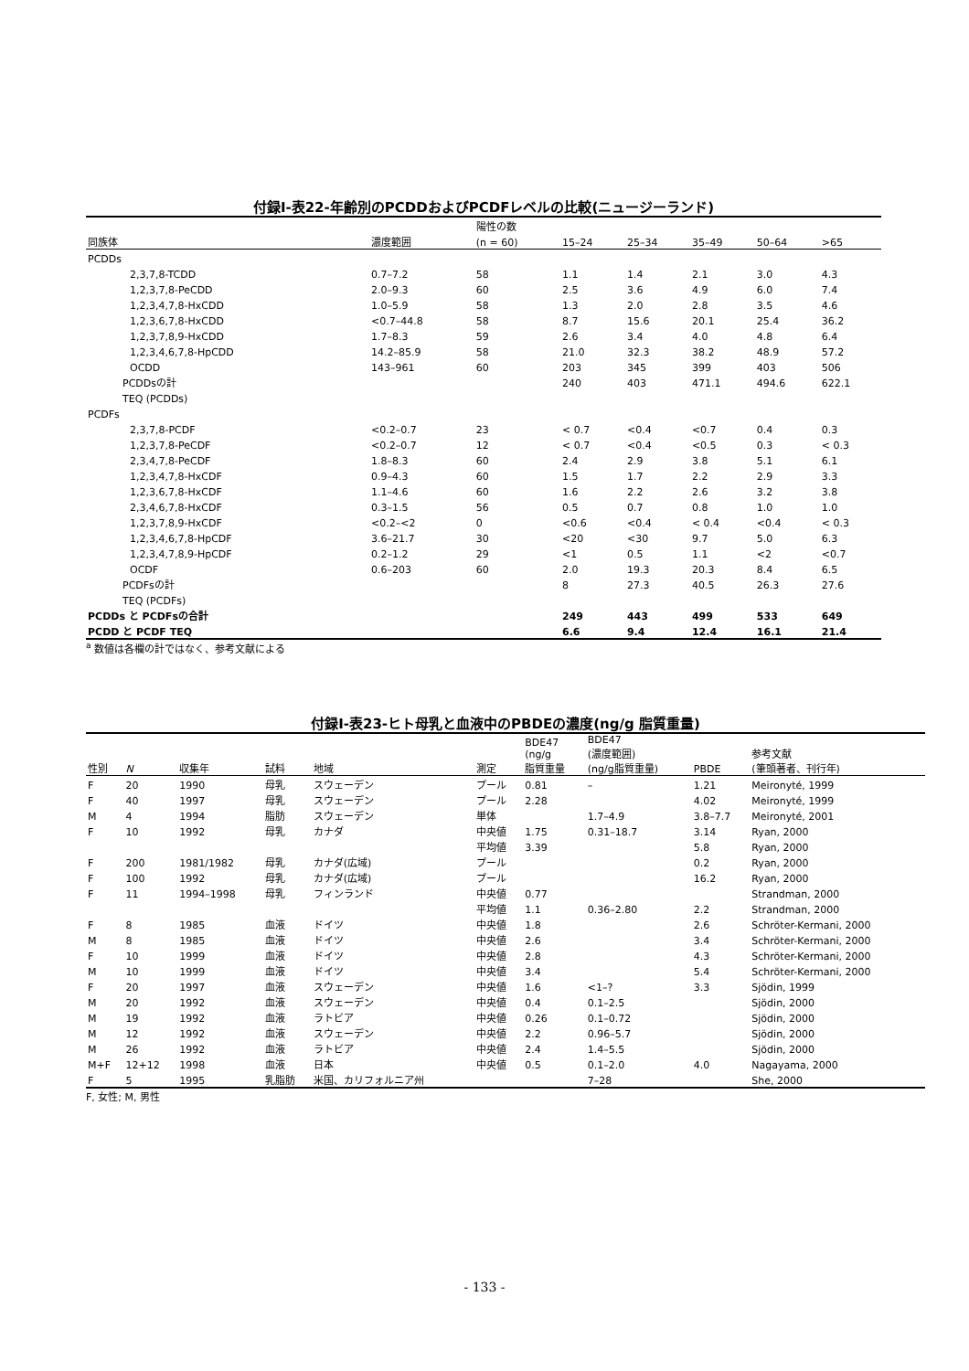付録Ⅰ-表22-年齢別のPCDDおよびPCDFレベルの比較(ニュージーランド)
| | | 陽性の数 | | | | | |
| --- | --- | --- | --- | --- | --- | --- | --- |
| 同族体 | 濃度範囲 | (n = 60) | 15–24 | 25–34 | 35–49 | 50–64 | >65 |
| PCDDs | | | | | | | |
| 2,3,7,8-TCDD | 0.7–7.2 | 58 | 1.1 | 1.4 | 2.1 | 3.0 | 4.3 |
| 1,2,3,7,8-PeCDD | 2.0–9.3 | 60 | 2.5 | 3.6 | 4.9 | 6.0 | 7.4 |
| 1,2,3,4,7,8-HxCDD | 1.0–5.9 | 58 | 1.3 | 2.0 | 2.8 | 3.5 | 4.6 |
| 1,2,3,6,7,8-HxCDD | <0.7–44.8 | 58 | 8.7 | 15.6 | 20.1 | 25.4 | 36.2 |
| 1,2,3,7,8,9-HxCDD | 1.7–8.3 | 59 | 2.6 | 3.4 | 4.0 | 4.8 | 6.4 |
| 1,2,3,4,6,7,8-HpCDD | 14.2–85.9 | 58 | 21.0 | 32.3 | 38.2 | 48.9 | 57.2 |
| OCDD | 143–961 | 60 | 203 | 345 | 399 | 403 | 506 |
| PCDDsの計 | | | 240 | 403 | 471.1 | 494.6 | 622.1 |
| TEQ (PCDDs) | | | | | | | |
| PCDFs | | | | | | | |
| 2,3,7,8-PCDF | <0.2–0.7 | 23 | < 0.7 | <0.4 | <0.7 | 0.4 | 0.3 |
| 1,2,3,7,8-PeCDF | <0.2–0.7 | 12 | < 0.7 | <0.4 | <0.5 | 0.3 | < 0.3 |
| 2,3,4,7,8-PeCDF | 1.8–8.3 | 60 | 2.4 | 2.9 | 3.8 | 5.1 | 6.1 |
| 1,2,3,4,7,8-HxCDF | 0.9–4.3 | 60 | 1.5 | 1.7 | 2.2 | 2.9 | 3.3 |
| 1,2,3,6,7,8-HxCDF | 1.1–4.6 | 60 | 1.6 | 2.2 | 2.6 | 3.2 | 3.8 |
| 2,3,4,6,7,8-HxCDF | 0.3–1.5 | 56 | 0.5 | 0.7 | 0.8 | 1.0 | 1.0 |
| 1,2,3,7,8,9-HxCDF | <0.2–<2 | 0 | <0.6 | <0.4 | < 0.4 | <0.4 | < 0.3 |
| 1,2,3,4,6,7,8-HpCDF | 3.6–21.7 | 30 | <20 | <30 | 9.7 | 5.0 | 6.3 |
| 1,2,3,4,7,8,9-HpCDF | 0.2–1.2 | 29 | <1 | 0.5 | 1.1 | <2 | <0.7 |
| OCDF | 0.6–203 | 60 | 2.0 | 19.3 | 20.3 | 8.4 | 6.5 |
| PCDFsの計 | | | 8 | 27.3 | 40.5 | 26.3 | 27.6 |
| TEQ (PCDFs) | | | | | | | |
| PCDDs と PCDFsの合計 | | | 249 | 443 | 499 | 533 | 649 |
| PCDD と PCDF TEQ | | | 6.6 | 9.4 | 12.4 | 16.1 | 21.4 |
<sup>a</sup> 数値は各欄の計ではなく、参考文献による
付録Ⅰ-表23-ヒト母乳と血液中のPBDEの濃度(ng/g 脂質重量)
| 性別 | N | 収集年 | 試料 | 地域 | 測定 | BDE47 (ng/g 脂質重量 | BDE47 (濃度範囲) (ng/g脂質重量) | PBDE | 参考文献 (筆頭著者、刊行年) |
| --- | --- | --- | --- | --- | --- | --- | --- | --- | --- |
| F | 20 | 1990 | 母乳 | スウェーデン | プール | 0.81 | – | 1.21 | Meironyté, 1999 |
| F | 40 | 1997 | 母乳 | スウェーデン | プール | 2.28 | | 4.02 | Meironyté, 1999 |
| M | 4 | 1994 | 脂肪 | スウェーデン | 単体 | | 1.7–4.9 | 3.8–7.7 | Meironyté, 2001 |
| F | 10 | 1992 | 母乳 | カナダ | 中央値 | 1.75 | 0.31–18.7 | 3.14 | Ryan, 2000 |
| | | | | | 平均値 | 3.39 | | 5.8 | Ryan, 2000 |
| F | 200 | 1981/1982 | 母乳 | カナダ(広域) | プール | | | 0.2 | Ryan, 2000 |
| F | 100 | 1992 | 母乳 | カナダ(広域) | プール | | | 16.2 | Ryan, 2000 |
| F | 11 | 1994–1998 | 母乳 | フィンランド | 中央値 | 0.77 | | | Strandman, 2000 |
| | | | | | 平均値 | 1.1 | 0.36–2.80 | 2.2 | Strandman, 2000 |
| F | 8 | 1985 | 血液 | ドイツ | 中央値 | 1.8 | | 2.6 | Schröter-Kermani, 2000 |
| M | 8 | 1985 | 血液 | ドイツ | 中央値 | 2.6 | | 3.4 | Schröter-Kermani, 2000 |
| F | 10 | 1999 | 血液 | ドイツ | 中央値 | 2.8 | | 4.3 | Schröter-Kermani, 2000 |
| M | 10 | 1999 | 血液 | ドイツ | 中央値 | 3.4 | | 5.4 | Schröter-Kermani, 2000 |
| F | 20 | 1997 | 血液 | スウェーデン | 中央値 | 1.6 | <1–? | 3.3 | Sjödin, 1999 |
| M | 20 | 1992 | 血液 | スウェーデン | 中央値 | 0.4 | 0.1–2.5 | | Sjödin, 2000 |
| M | 19 | 1992 | 血液 | ラトビア | 中央値 | 0.26 | 0.1–0.72 | | Sjödin, 2000 |
| M | 12 | 1992 | 血液 | スウェーデン | 中央値 | 2.2 | 0.96–5.7 | | Sjödin, 2000 |
| M | 26 | 1992 | 血液 | ラトビア | 中央値 | 2.4 | 1.4–5.5 | | Sjödin, 2000 |
| M+F | 12+12 | 1998 | 血液 | 日本 | 中央値 | 0.5 | 0.1–2.0 | 4.0 | Nagayama, 2000 |
| F | 5 | 1995 | 乳脂肪 | 米国、カリフォルニア州 | | | 7–28 | | She, 2000 |
F, 女性; M, 男性
- 133 -